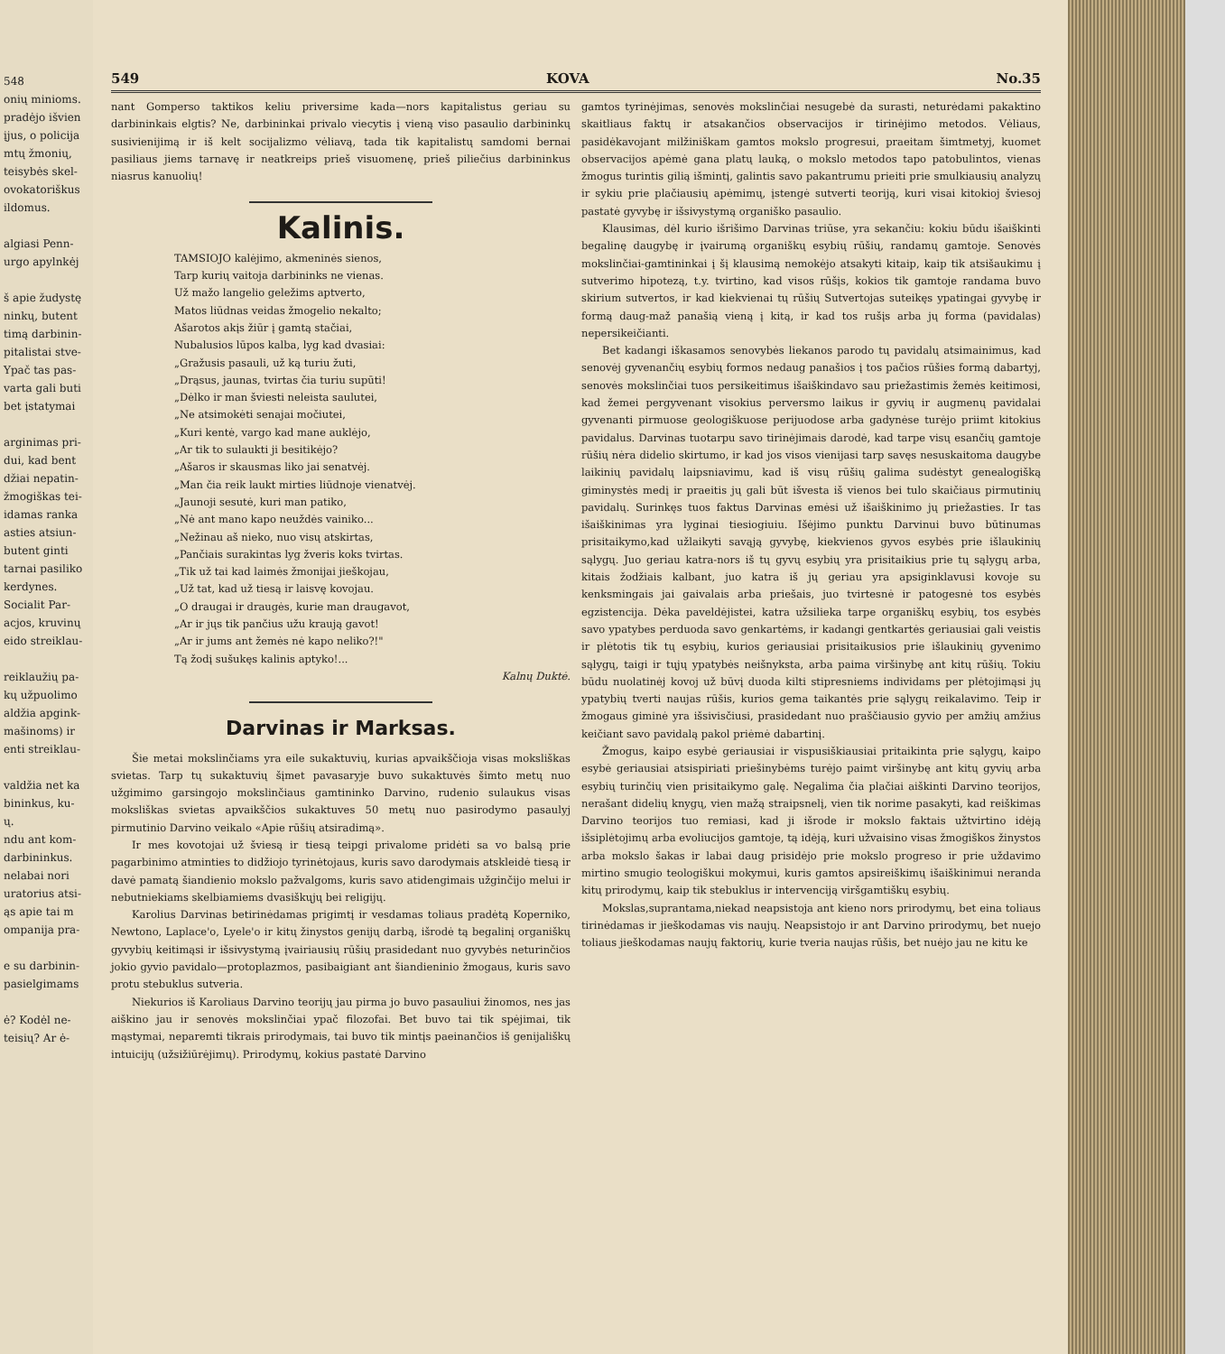548
onių minioms.
pradėjo išvien
įjus, o policija
mtų žmonių,
teisybės skel-
ovokatoriškus
ildomus.
algiasi Penn-
urgo apylnkėj
š apie žudystę
ninkų, butent
timą darbinin-
pitalistai stve-
Ypač tas pas-
varta gali buti
bet įstatymai
arginimas pri-
dui, kad bent
džiai nepatin-
žmogiškas tei-
idamas ranka
asties atsiun-
butent ginti
tarnai pasiliko
kerdynes.
Socialit Par-
acjos, kruvinų
eido streiklau-
reiklaužių pa-
kų užpuolimo
aldžia apgink-
mašinoms) ir
enti streiklau-
valdžia net ka
bininkus, ku-
ų.
ndu ant kom-
darbininkus.
nelabai nori
uratorius atsi-
ąs apie tai m
ompanija pra-
e su darbinin-
pasielgimams
ė? Kodėl ne-
teisių? Ar ė-
549 KOVA No.35
nant Gomperso taktikos keliu priversime kada—nors kapitalistus geriau su darbininkais elgtis? Ne, darbininkai privalo viecytis į vieną viso pasaulio darbininkų susivienijimą ir iš kelt socijalizmo vėliavą, tada tik kapitalistų samdomi bernai pasiliaus jiems tarnavę ir neatkreips prieš visuomenę, prieš piliečius darbininkus niasrus kanuolių!
Kalinis.
TAMSIOJO kalėjimo, akmeninės sienos,
Tarp kurių vaitoja darbininks ne vienas.
Už mažo langelio geležims aptverto,
Matos liūdnas veidas žmogelio nekalto;
Ašarotos akįs žiūr į gamtą stačiai,
Nubalusios lūpos kalba, lyg kad dvasiai:
„Gražusis pasauli, už ką turiu žuti,
„Drąsus, jaunas, tvirtas čia turiu supūti!
„Dėlko ir man šviesti neleista saulutei,
„Ne atsimokėti senajai močiutei,
„Kuri kentė, vargo kad mane auklėjo,
„Ar tik to sulaukti ji besitikėjo?
„Ašaros ir skausmas liko jai senatvėj.
„Man čia reik laukt mirties liūdnoje vienatvėj.
„Jaunoji sesutė, kuri man patiko,
„Nė ant mano kapo neuždės vainiko...
„Nežinau aš nieko, nuo visų atskirtas,
„Pančiais surakintas lyg žveris koks tvirtas.
„Tik už tai kad laimės žmonijai jieškojau,
„Už tat, kad už tiesą ir laisvę kovojau.
„O draugai ir draugės, kurie man draugavot,
„Ar ir jųs tik pančius užu kraują gavot!
„Ar ir jums ant žemės nė kapo neliko?!"
Tą žodį sušukęs kalinis aptyko!...
Kalnų Duktė.
Darvinas ir Marksas.
Šie metai mokslinčiams yra eile sukaktuvių, kurias apvaikščioja visas moksliškas svietas. Tarp tų sukaktuvių šįmet pavasaryje buvo sukaktuvės šimto metų nuo užgimimo garsingojo mokslinčiaus gamtininko Darvino, rudenio sulaukus visas moksliškas svietas apvaikščios sukaktuves 50 metų nuo pasirodymo pasaulyj pirmutinio Darvino veikalo «Apie rūšių atsiradimą».
Ir mes kovotojai už šviesą ir tiesą teipgi privalome pridėti sa vo balsą prie pagarbinimo atminties to didžiojo tyrinėtojaus, kuris savo darodymais atskleidė tiesą ir davė pamatą šiandienio mokslo pažvalgoms, kuris savo atidengimais užginčijo melui ir nebutniekiams skelbiamiems dvasiškųjų bei religijų.
Karolius Darvinas betirinėdamas prigimtį ir vesdamas toliaus pradėtą Koperniko, Newtono, Laplace'o, Lyele'o ir kitų žinystos genijų darbą, išrodė tą begalinį organiškų gyvybių keitimąsi ir išsivystymą įvairiausių rūšių prasidedant nuo gyvybės neturinčios jokio gyvio pavidalo—protoplazmos, pasibaigiant ant šiandieninio žmogaus, kuris savo protu stebuklus sutveria.
Niekurios iš Karoliaus Darvino teorijų jau pirma jo buvo pasauliui žinomos, nes jas aiškino jau ir senovės mokslinčiai ypač filozofai. Bet buvo tai tik spėjimai, tik mąstymai, neparemti tikrais prirodymais, tai buvo tik mintįs paeinančios iš genijališkų intuicijų (užsižiūrėjimų). Prirodymų, kokius pastatė Darvino
gamtos tyrinėjimas, senovės mokslinčiai nesugebė da surasti, neturėdami pakaktino skaitliaus faktų ir atsakančios observacijos ir tirinėjimo metodos. Vėliaus, pasidėkavojant milžiniškam gamtos mokslo progresui, praeitam šimtmetyj, kuomet observacijos apėmė gana platų lauką, o mokslo metodos tapo patobulintos, vienas žmogus turintis gilią išmintį, galintis savo pakantrumu prieiti prie smulkiausių analyzų ir sykiu prie plačiausių apėmimų, įstengė sutverti teoriją, kuri visai kitokioj šviesoj pastatė gyvybę ir išsivystymą organiško pasaulio.
Klausimas, dėl kurio išrišimo Darvinas triūse, yra sekančiu: kokiu būdu išaiškinti begalinę daugybę ir įvairumą organiškų esybių rūšių, randamų gamtoje. Senovės mokslinčiai-gamtininkai į šį klausimą nemokėjo atsakyti kitaip, kaip tik atsišaukimu į sutverimo hipotezą, t.y. tvirtino, kad visos rūšįs, kokios tik gamtoje randama buvo skirium sutvertos, ir kad kiekvienai tų rūšių Sutvertojas suteikęs ypatingai gyvybę ir formą daug-maž panašią vieną į kitą, ir kad tos rušįs arba jų forma (pavidalas) nepersikeičianti.
Bet kadangi iškasamos senovybės liekanos parodo tų pavidalų atsimainimus, kad senovėj gyvenančių esybių formos nedaug panašios į tos pačios rūšies formą dabartyj, senovės mokslinčiai tuos persikeitimus išaiškindavo sau priežastimis žemės keitimosi, kad žemei pergyvenant visokius perversmo laikus ir gyvių ir augmenų pavidalai gyvenanti pirmuose geologiškuose perijuodose arba gadynėse turėjo priimt kitokius pavidalus. Darvinas tuotarpu savo tirinėjimais darodė, kad tarpe visų esančių gamtoje rūšių nėra didelio skirtumo, ir kad jos visos vienijasi tarp savęs nesuskaitoma daugybe laikinių pavidalų laipsniavimu, kad iš visų rūšių galima sudėstyt genealogišką giminystės medį ir praeitis jų gali būt išvesta iš vienos bei tulo skaičiaus pirmutinių pavidalų. Surinkęs tuos faktus Darvinas emėsi už išaiškinimo jų priežasties. Ir tas išaiškinimas yra lyginai tiesiogiuiu. Išėjimo punktu Darvinui buvo būtinumas prisitaikymo,kad užlaikyti savąją gyvybę, kiekvienos gyvos esybės prie išlaukinių sąlygų. Juo geriau katra-nors iš tų gyvų esybių yra prisitaikius prie tų sąlygų arba, kitais žodžiais kalbant, juo katra iš jų geriau yra apsiginklavusi kovoje su kenksmingais jai gaivalais arba priešais, juo tvirtesnė ir patogesnė tos esybės egzistencija. Dėka paveldėjistei, katra užsilieka tarpe organiškų esybių, tos esybės savo ypatybes perduoda savo genkartėms, ir kadangi gentkartės geriausiai gali veistis ir plėtotis tik tų esybių, kurios geriausiai prisitaikusios prie išlaukinių gyvenimo sąlygų, taigi ir tųjų ypatybės neišnyksta, arba paima viršinybę ant kitų rūšių. Tokiu būdu nuolatinėj kovoj už būvį duoda kilti stipresniems individams per plėtojimąsi jų ypatybių tverti naujas rūšis, kurios gema taikantės prie sąlygų reikalavimo. Teip ir žmogaus giminė yra išsivisčiusi, prasidedant nuo praščiausio gyvio per amžių amžius keičiant savo pavidalą pakol priėmė dabartinį.
Žmogus, kaipo esybė geriausiai ir vispusiškiausiai pritaikinta prie sąlygų, kaipo esybė geriausiai atsispiriati priešinybėms turėjo paimt viršinybę ant kitų gyvių arba esybių turinčių vien prisitaikymo galę. Negalima čia plačiai aiškinti Darvino teorijos, nerašant didelių knygų, vien mažą straipsnelį, vien tik norime pasakyti, kad reiškimas Darvino teorijos tuo remiasi, kad ji išrode ir mokslo faktais užtvirtino idėją išsiplėtojimų arba evoliucijos gamtoje, tą idėją, kuri užvaisino visas žmogiškos žinystos arba mokslo šakas ir labai daug prisidėjo prie mokslo progreso ir prie uždavimo mirtino smugio teologiškui mokymui, kuris gamtos apsireiškimų išaiškinimui neranda kitų prirodymų, kaip tik stebuklus ir intervenciją viršgamtiškų esybių.
Mokslas,suprantama,niekad neapsistoja ant kieno nors prirodymų, bet eina toliaus tirinėdamas ir jieškodamas vis naujų. Neapsistojo ir ant Darvino prirodymų, bet nuejo toliaus jieškodamas naujų faktorių, kurie tveria naujas rūšis, bet nuėjo jau ne kitu ke